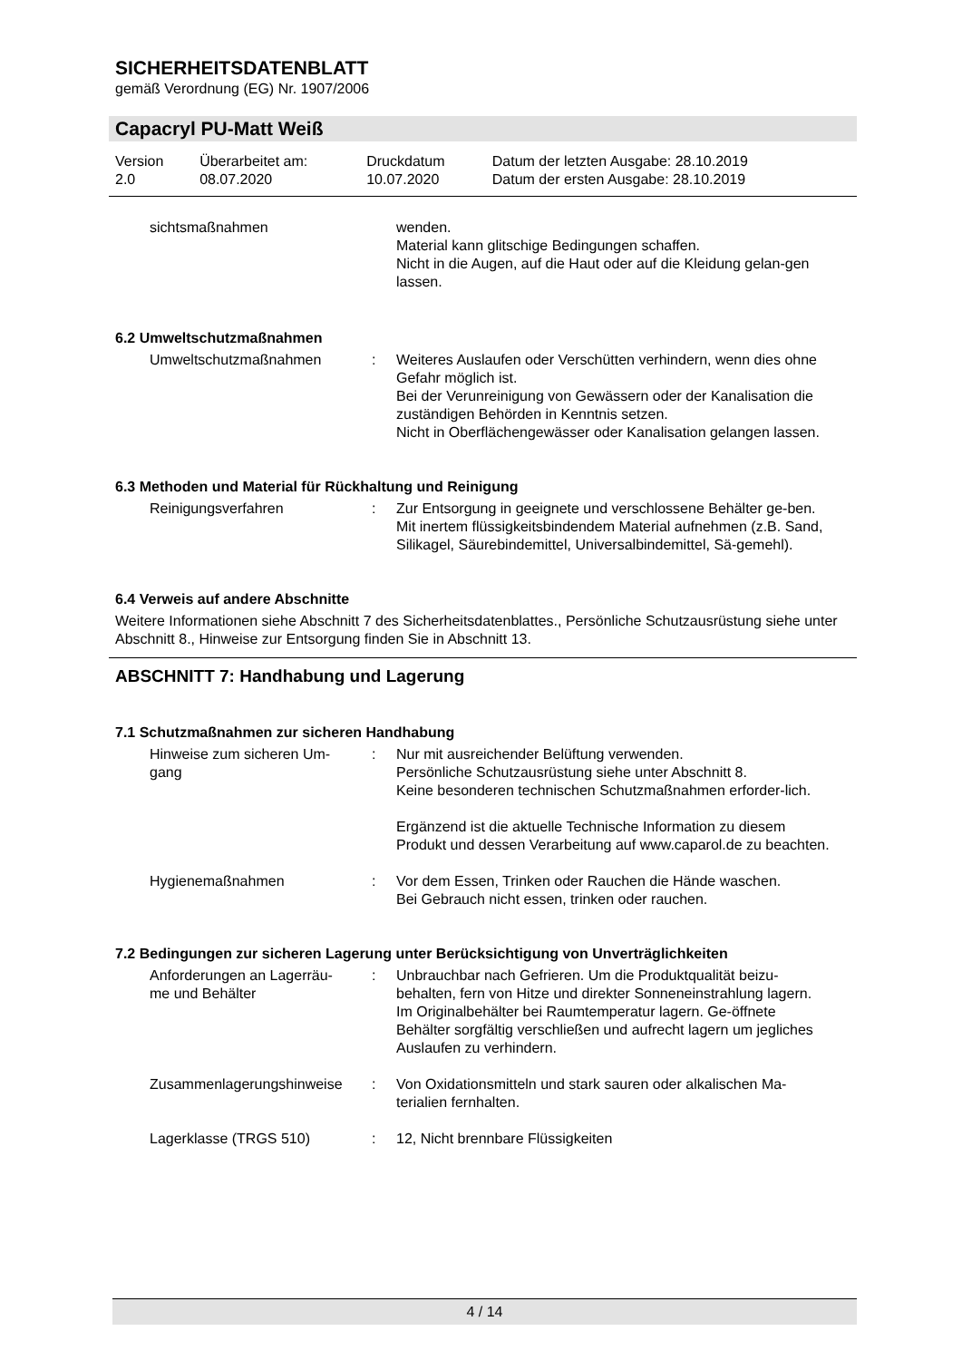SICHERHEITSDATENBLATT
gemäß Verordnung (EG) Nr. 1907/2006
Capacryl PU-Matt Weiß
| Version 2.0 | Überarbeitet am: 08.07.2020 | Druckdatum 10.07.2020 | Datum der letzten Ausgabe: 28.10.2019 Datum der ersten Ausgabe: 28.10.2019 |
| sichtsmaßnahmen | | wenden. Material kann glitschige Bedingungen schaffen. Nicht in die Augen, auf die Haut oder auf die Kleidung gelan-gen lassen. |
6.2 Umweltschutzmaßnahmen
| Umweltschutzmaßnahmen | : | Weiteres Auslaufen oder Verschütten verhindern, wenn dies ohne Gefahr möglich ist. Bei der Verunreinigung von Gewässern oder der Kanalisation die zuständigen Behörden in Kenntnis setzen. Nicht in Oberflächengewässer oder Kanalisation gelangen lassen. |
6.3 Methoden und Material für Rückhaltung und Reinigung
| Reinigungsverfahren | : | Zur Entsorgung in geeignete und verschlossene Behälter ge-ben. Mit inertem flüssigkeitsbindendem Material aufnehmen (z.B. Sand, Silikagel, Säurebindemittel, Universalbindemittel, Sä-gemehl). |
6.4 Verweis auf andere Abschnitte
Weitere Informationen siehe Abschnitt 7 des Sicherheitsdatenblattes., Persönliche Schutzausrüstung siehe unter Abschnitt 8., Hinweise zur Entsorgung finden Sie in Abschnitt 13.
ABSCHNITT 7: Handhabung und Lagerung
7.1 Schutzmaßnahmen zur sicheren Handhabung
| Hinweise zum sicheren Um- gang | : | Nur mit ausreichender Belüftung verwenden. Persönliche Schutzausrüstung siehe unter Abschnitt 8. Keine besonderen technischen Schutzmaßnahmen erforder-lich. Ergänzend ist die aktuelle Technische Information zu diesem Produkt und dessen Verarbeitung auf www.caparol.de zu beachten. |
| Hygienemaßnahmen | : | Vor dem Essen, Trinken oder Rauchen die Hände waschen. Bei Gebrauch nicht essen, trinken oder rauchen. |
7.2 Bedingungen zur sicheren Lagerung unter Berücksichtigung von Unverträglichkeiten
| Anforderungen an Lagerräu- me und Behälter | : | Unbrauchbar nach Gefrieren. Um die Produktqualität beizu-behalten, fern von Hitze und direkter Sonneneinstrahlung lagern. Im Originalbehälter bei Raumtemperatur lagern. Ge-öffnete Behälter sorgfältig verschließen und aufrecht lagern um jegliches Auslaufen zu verhindern. |
| Zusammenlagerungshinweise | : | Von Oxidationsmitteln und stark sauren oder alkalischen Ma-terialien fernhalten. |
| Lagerklasse (TRGS 510) | : | 12, Nicht brennbare Flüssigkeiten |
4 / 14